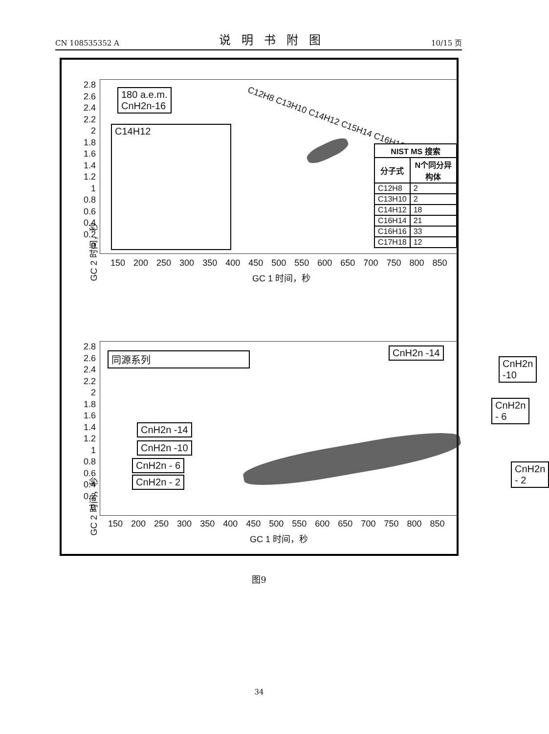CN 108535352 A 说明书附图 10/15 页
180 a.e.m.
CnH2n-16
C14H12
C12H8 C13H10 C14H12 C15H14 C16H16 C17H18
| NIST MS 搜索 | |
| --- | --- |
| 分子式 | N个同分异构体 |
| C12H8 | 2 |
| C13H10 | 2 |
| C14H12 | 18 |
| C16H14 | 21 |
| C16H16 | 33 |
| C17H18 | 12 |
2.8
2.6
2.4
2.2
2
1.8
1.6
1.4
1.2
1
0.8
0.6
0.4
0.2
0
GC 2 时间，秒
150 200 250 300 350 400 450 500 550 600 650 700 750 800 850
GC 1 时间，秒
同源系列 CnH2n -14
CnH2n -10
CnH2n - 6
CnH2n - 2
CnH2n -14
CnH2n -10
CnH2n - 6
CnH2n - 2
2.8
2.6
2.4
2.2
2
1.8
1.6
1.4
1.2
1
0.8
0.6
0.4
0.2
0
GC 2 时间，秒
150 200 250 300 350 400 450 500 550 600 650 700 750 800 850
GC 1 时间，秒
图9
34